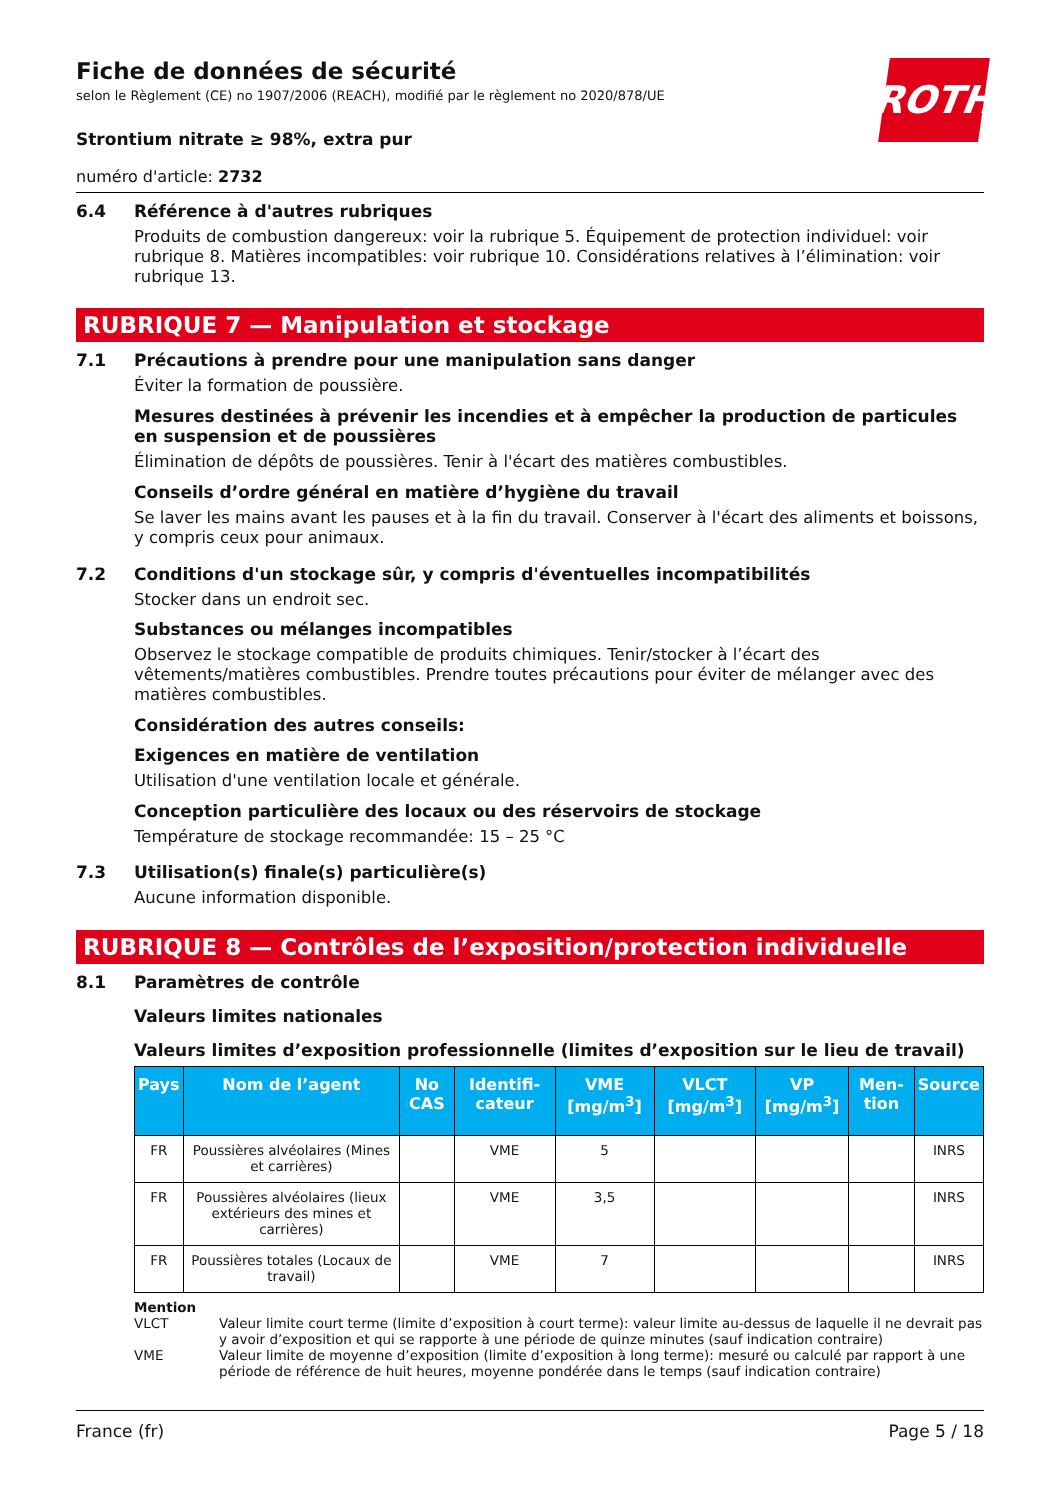ROTH
Fiche de données de sécurité
selon le Règlement (CE) no 1907/2006 (REACH), modifié par le règlement no 2020/878/UE
Strontium nitrate ≥ 98%, extra pur
numéro d'article: 2732
6.4 Référence à d'autres rubriques
Produits de combustion dangereux: voir la rubrique 5. Équipement de protection individuel: voir rubrique 8. Matières incompatibles: voir rubrique 10. Considérations relatives à l’élimination: voir rubrique 13.
RUBRIQUE 7 — Manipulation et stockage
7.1 Précautions à prendre pour une manipulation sans danger
Éviter la formation de poussière.
Mesures destinées à prévenir les incendies et à empêcher la production de particules en suspension et de poussières
Élimination de dépôts de poussières. Tenir à l'écart des matières combustibles.
Conseils d’ordre général en matière d’hygiène du travail
Se laver les mains avant les pauses et à la fin du travail. Conserver à l'écart des aliments et boissons, y compris ceux pour animaux.
7.2 Conditions d'un stockage sûr, y compris d'éventuelles incompatibilités
Stocker dans un endroit sec.
Substances ou mélanges incompatibles
Observez le stockage compatible de produits chimiques. Tenir/stocker à l’écart des vêtements/matières combustibles. Prendre toutes précautions pour éviter de mélanger avec des matières combustibles.
Considération des autres conseils:
Exigences en matière de ventilation
Utilisation d'une ventilation locale et générale.
Conception particulière des locaux ou des réservoirs de stockage
Température de stockage recommandée: 15 – 25 °C
7.3 Utilisation(s) finale(s) particulière(s)
Aucune information disponible.
RUBRIQUE 8 — Contrôles de l’exposition/protection individuelle
8.1 Paramètres de contrôle
Valeurs limites nationales
Valeurs limites d’exposition professionnelle (limites d’exposition sur le lieu de travail)
| Pays | Nom de l’agent | No CAS | Identifi-cateur | VME [mg/m<sup>3</sup>] | VLCT [mg/m<sup>3</sup>] | VP [mg/m<sup>3</sup>] | Men-tion | Source |
| --- | --- | --- | --- | --- | --- | --- | --- | --- |
| FR | Poussières alvéolaires (Mines et carrières) | | VME | 5 | | | | INRS |
| FR | Poussières alvéolaires (lieux extérieurs des mines et carrières) | | VME | 3,5 | | | | INRS |
| FR | Poussières totales (Locaux de travail) | | VME | 7 | | | | INRS |
Mention
VLCT Valeur limite court terme (limite d’exposition à court terme): valeur limite au-dessus de laquelle il ne devrait pas y avoir d’exposition et qui se rapporte à une période de quinze minutes (sauf indication contraire)
VME Valeur limite de moyenne d’exposition (limite d’exposition à long terme): mesuré ou calculé par rapport à une période de référence de huit heures, moyenne pondérée dans le temps (sauf indication contraire)
France (fr) Page 5 / 18